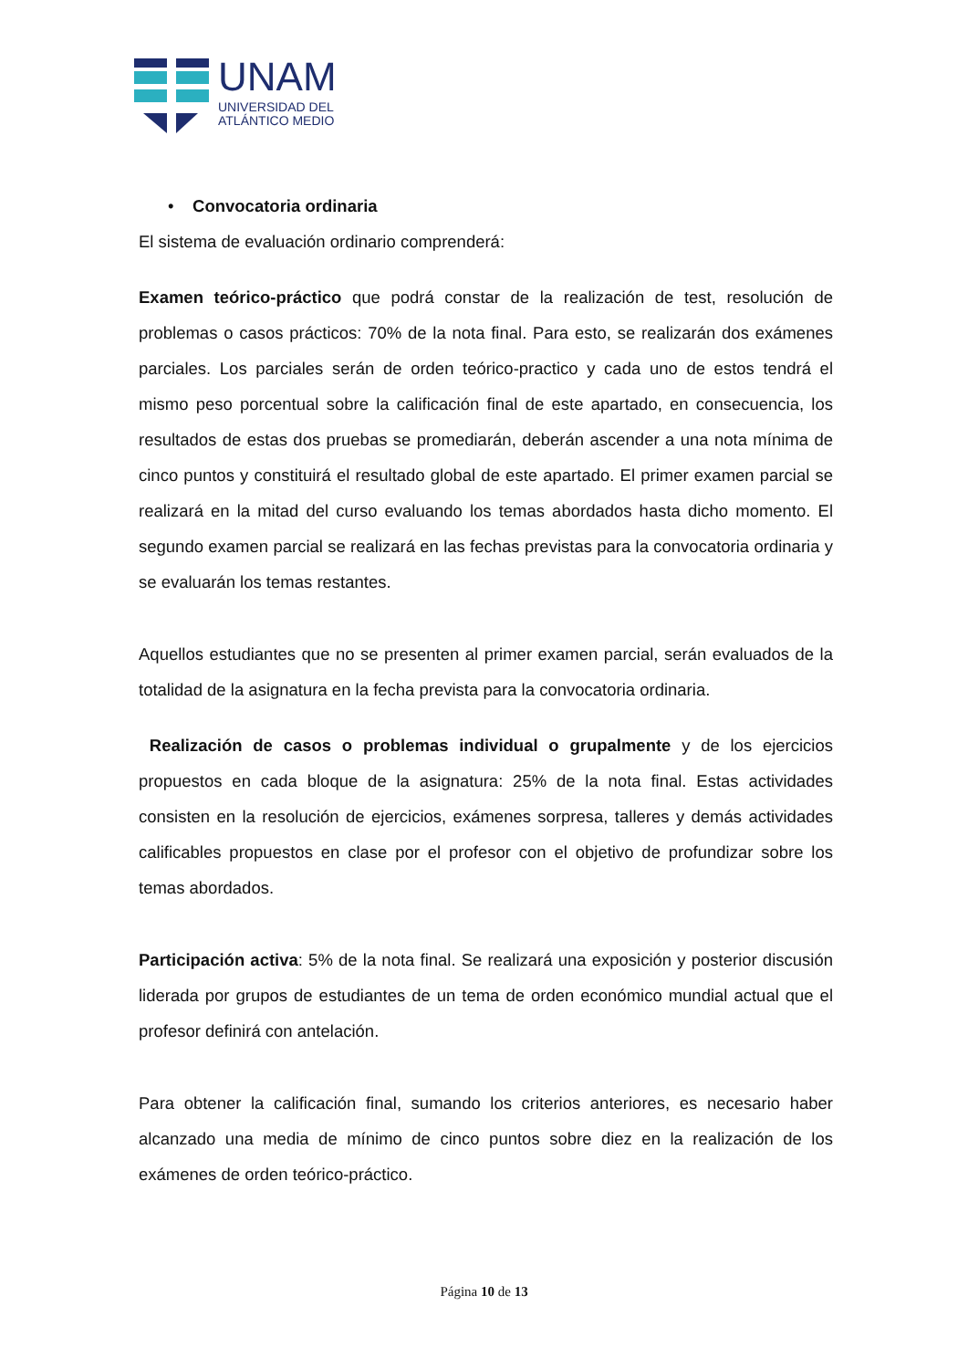UNAM
UNIVERSIDAD DEL
ATLÁNTICO MEDIO
• Convocatoria ordinaria
El sistema de evaluación ordinario comprenderá:
Examen teórico-práctico que podrá constar de la realización de test, resolución de problemas o casos prácticos: 70% de la nota final. Para esto, se realizarán dos exámenes parciales. Los parciales serán de orden teórico-practico y cada uno de estos tendrá el mismo peso porcentual sobre la calificación final de este apartado, en consecuencia, los resultados de estas dos pruebas se promediarán, deberán ascender a una nota mínima de cinco puntos y constituirá el resultado global de este apartado. El primer examen parcial se realizará en la mitad del curso evaluando los temas abordados hasta dicho momento. El segundo examen parcial se realizará en las fechas previstas para la convocatoria ordinaria y se evaluarán los temas restantes.
Aquellos estudiantes que no se presenten al primer examen parcial, serán evaluados de la totalidad de la asignatura en la fecha prevista para la convocatoria ordinaria.
Realización de casos o problemas individual o grupalmente y de los ejercicios propuestos en cada bloque de la asignatura: 25% de la nota final. Estas actividades consisten en la resolución de ejercicios, exámenes sorpresa, talleres y demás actividades calificables propuestos en clase por el profesor con el objetivo de profundizar sobre los temas abordados.
Participación activa: 5% de la nota final. Se realizará una exposición y posterior discusión liderada por grupos de estudiantes de un tema de orden económico mundial actual que el profesor definirá con antelación.
Para obtener la calificación final, sumando los criterios anteriores, es necesario haber alcanzado una media de mínimo de cinco puntos sobre diez en la realización de los exámenes de orden teórico-práctico.
Página 10 de 13